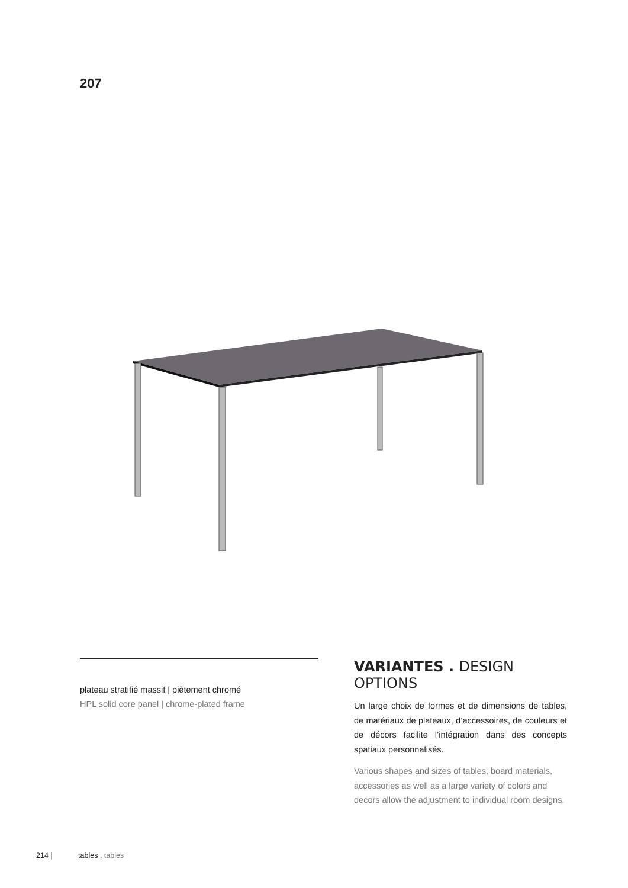207
plateau stratifié massif | piètement chromé
HPL solid core panel | chrome-plated frame
VARIANTES . DESIGN OPTIONS
Un large choix de formes et de dimensions de tables, de matériaux de plateaux, d’accessoires, de couleurs et de décors facilite l’intégration dans des concepts spatiaux personnalisés.
Various shapes and sizes of tables, board materials, accessories as well as a large variety of colors and decors allow the adjustment to individual room designs.
214 | tables . tables